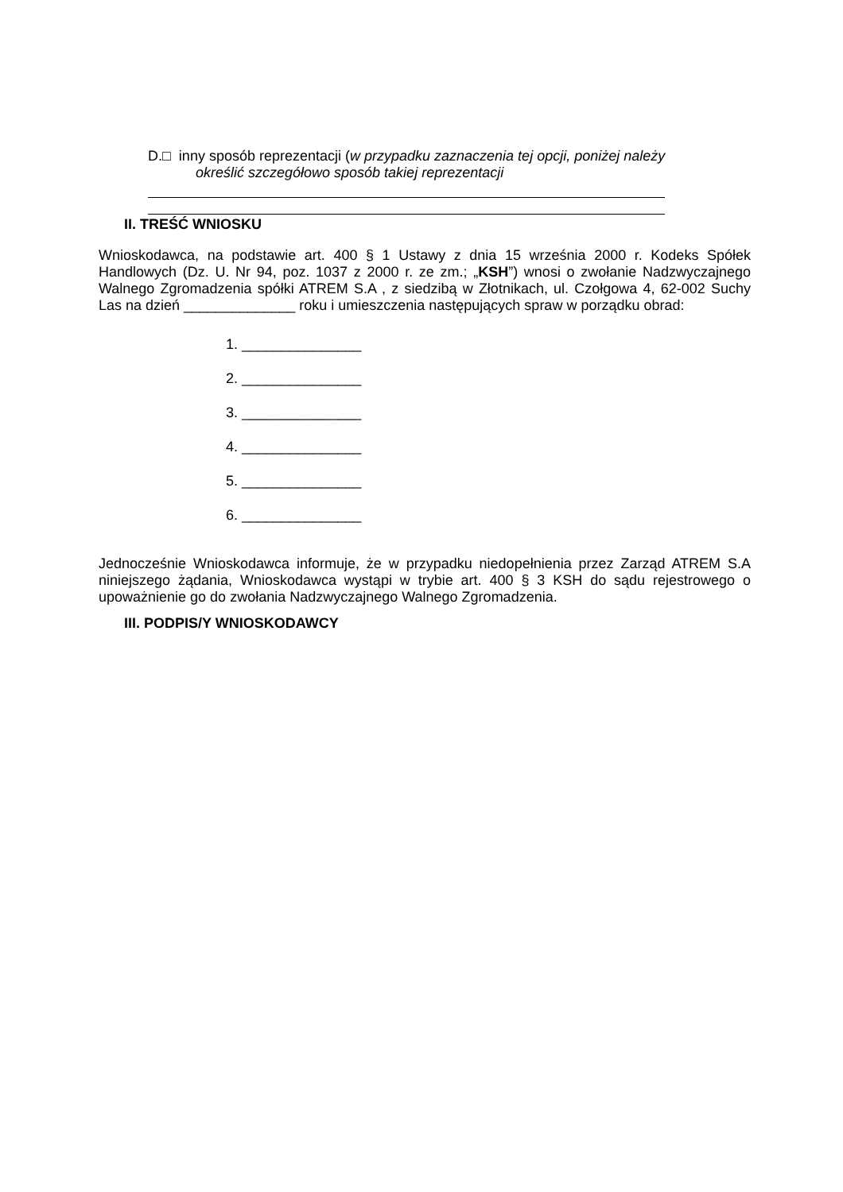D.□ inny sposób reprezentacji (w przypadku zaznaczenia tej opcji, poniżej należy
określić szczegółowo sposób takiej reprezentacji
II. TREŚĆ WNIOSKU
Wnioskodawca, na podstawie art. 400 § 1 Ustawy z dnia 15 września 2000 r. Kodeks Spółek Handlowych (Dz. U. Nr 94, poz. 1037 z 2000 r. ze zm.; „KSH”) wnosi o zwołanie Nadzwyczajnego Walnego Zgromadzenia spółki ATREM S.A , z siedzibą w Złotnikach, ul. Czołgowa 4, 62-002 Suchy Las na dzień ______________ roku i umieszczenia następujących spraw w porządku obrad:
1. _______________
2. _______________
3. _______________
4. _______________
5. _______________
6. _______________
Jednocześnie Wnioskodawca informuje, że w przypadku niedopełnienia przez Zarząd ATREM S.A niniejszego żądania, Wnioskodawca wystąpi w trybie art. 400 § 3 KSH do sądu rejestrowego o upoważnienie go do zwołania Nadzwyczajnego Walnego Zgromadzenia.
III. PODPIS/Y WNIOSKODAWCY